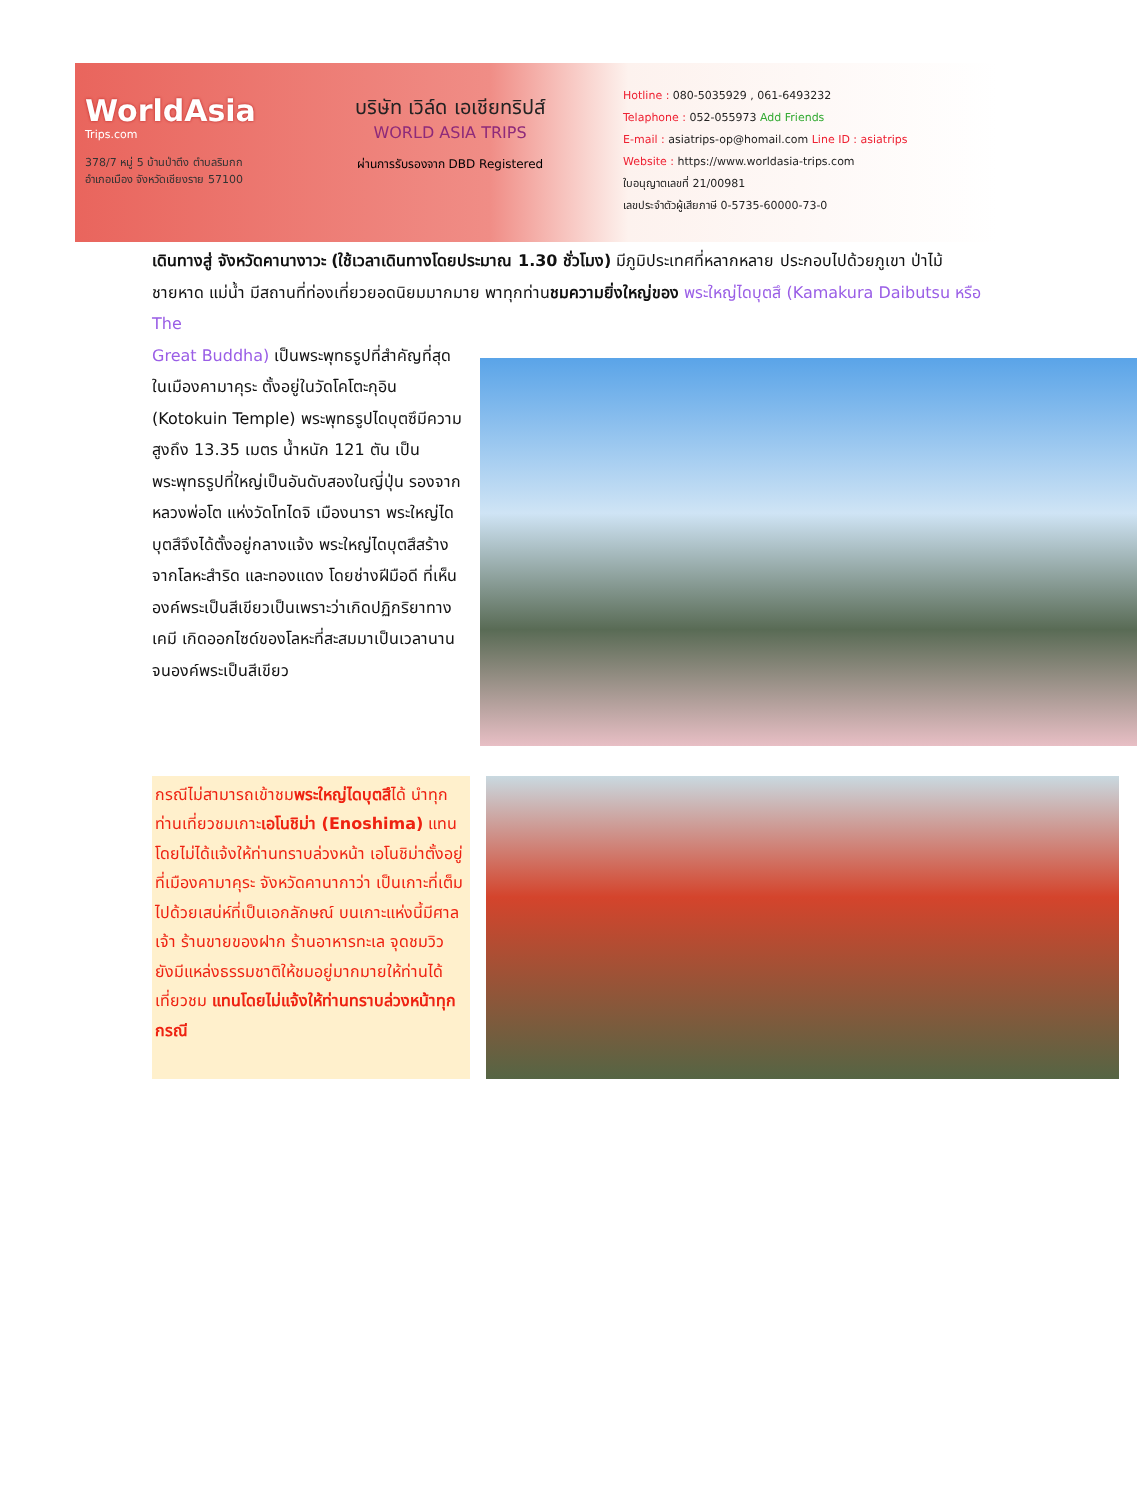WorldAsia
Trips.com
378/7 หมู่ 5 บ้านป่าตึง ตำบลริมกก
อำเภอเมือง จังหวัดเชียงราย 57100
บริษัท เวิล์ด เอเชียทริปส์
WORLD ASIA TRIPS
ผ่านการรับรองจาก DBD Registered
Hotline : 080-5035929 , 061-6493232
Telaphone : 052-055973 Add Friends
E-mail : asiatrips-op@homail.com Line ID : asiatrips
Website : https://www.worldasia-trips.com
ใบอนุญาตเลขที่ 21/00981
เลขประจำตัวผู้เสียภาษี 0-5735-60000-73-0
เดินทางสู่ จังหวัดคานางาวะ (ใช้เวลาเดินทางโดยประมาณ 1.30 ชั่วโมง) มีภูมิประเทศที่หลากหลาย ประกอบไปด้วยภูเขา ป่าไม้ ชายหาด แม่น้ำ มีสถานที่ท่องเที่ยวยอดนิยมมากมาย พาทุกท่านชมความยิ่งใหญ่ของ พระใหญ่ไดบุตสึ (Kamakura Daibutsu หรือ The
Great Buddha) เป็นพระพุทธรูปที่สำคัญที่สุดในเมืองคามาคุระ ตั้งอยู่ในวัดโคโตะกุอิน (Kotokuin Temple) พระพุทธรูปไดบุตซึมีความสูงถึง 13.35 เมตร น้ำหนัก 121 ตัน เป็นพระพุทธรูปที่ใหญ่เป็นอันดับสองในญี่ปุ่น รองจากหลวงพ่อโต แห่งวัดโทไดจิ เมืองนารา พระใหญ่ไดบุตสึจึงได้ตั้งอยู่กลางแจ้ง พระใหญ่ไดบุตสึสร้างจากโลหะสำริด และทองแดง โดยช่างฝีมือดี ที่เห็นองค์พระเป็นสีเขียวเป็นเพราะว่าเกิดปฏิกริยาทางเคมี เกิดออกไซด์ของโลหะที่สะสมมาเป็นเวลานานจนองค์พระเป็นสีเขียว
กรณีไม่สามารถเข้าชมพระใหญ่ไดบุตสึได้ นำทุกท่านเที่ยวชมเกาะเอโนชิม่า (Enoshima) แทนโดยไม่ได้แจ้งให้ท่านทราบล่วงหน้า เอโนชิม่าตั้งอยู่ที่เมืองคามาคุระ จังหวัดคานากาว่า เป็นเกาะที่เต็มไปด้วยเสน่ห์ที่เป็นเอกลักษณ์ บนเกาะแห่งนี้มีศาลเจ้า ร้านขายของฝาก ร้านอาหารทะเล จุดชมวิว ยังมีแหล่งธรรมชาติให้ชมอยู่มากมายให้ท่านได้เที่ยวชม แทนโดยไม่แจ้งให้ท่านทราบล่วงหน้าทุกกรณี